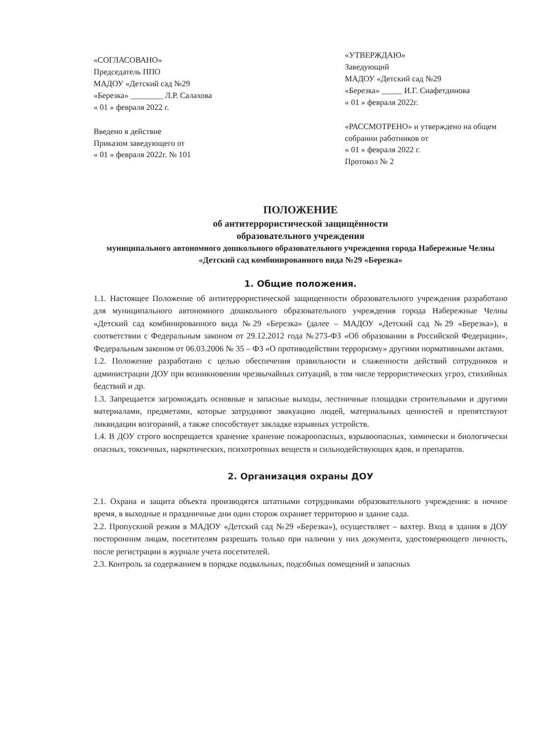«СОГЛАСОВАНО»
Председатель ППО
МАДОУ «Детский сад №29
«Березка» ________ Л.Р. Салахова
« 01 » февраля 2022 г.
Введено в действие
Приказом заведующего от
« 01 » февраля 2022г. № 101
«УТВЕРЖДАЮ»
Заведующий
МАДОУ «Детский сад №29
«Березка» _____ И.Г. Сиафетдинова
« 01 » февраля 2022г.
«РАССМОТРЕНО» и утверждено на общем собрании работников от
« 01 » февраля 2022 г.
Протокол № 2
ПОЛОЖЕНИЕ
об антитеррористической защищённости
образовательного учреждения
муниципального автономного дошкольного образовательного учреждения города Набережные Челны «Детский сад комбинированного вида №29 «Березка»
1. Общие положения.
1.1. Настоящее Положение об антитеррористической защищенности образовательного учреждения разработано для муниципального автономного дошкольного образовательного учреждения города Набережные Челны «Детский сад комбинированного вида №29 «Березка» (далее – МАДОУ «Детский сад №29 «Березка»), в соответствии с Федеральным законом от 29.12.2012 года №273-ФЗ «Об образовании в Российской Федерации», Федеральным законом от 06.03.2006 № 35 – ФЗ «О противодействии терроризму» другими нормативными актами.
1.2. Положение разработано с целью обеспечения правильности и слаженности действий сотрудников и администрации ДОУ при возникновении чрезвычайных ситуаций, в том числе террористических угроз, стихийных бедствий и др.
1.3. Запрещается загромождать основные и запасные выходы, лестничные площадки строительными и другими материалами, предметами, которые затрудняют эвакуацию людей, материальных ценностей и препятствуют ликвидации возгораний, а также способствует закладке взрывных устройств.
1.4. В ДОУ строго воспрещается хранение хранение пожароопасных, взрывоопасных, химически и биологически опасных, токсичных, наркотических, психотропных веществ и сильнодействующих ядов, и препаратов.
2. Организация охраны ДОУ
2.1. Охрана и защита объекта производятся штатными сотрудниками образовательного учреждения: в ночное время, в выходные и праздничные дни один сторож охраняет территорию и здание сада.
2.2. Пропускной режим в МАДОУ «Детский сад №29 «Березка»), осуществляет – вахтер. Вход в здания в ДОУ посторонним лицам, посетителям разрешать только при наличии у них документа, удостоверяющего личность, после регистрации в журнале учета посетителей.
2.3. Контроль за содержанием в порядке подвальных, подсобных помещений и запасных